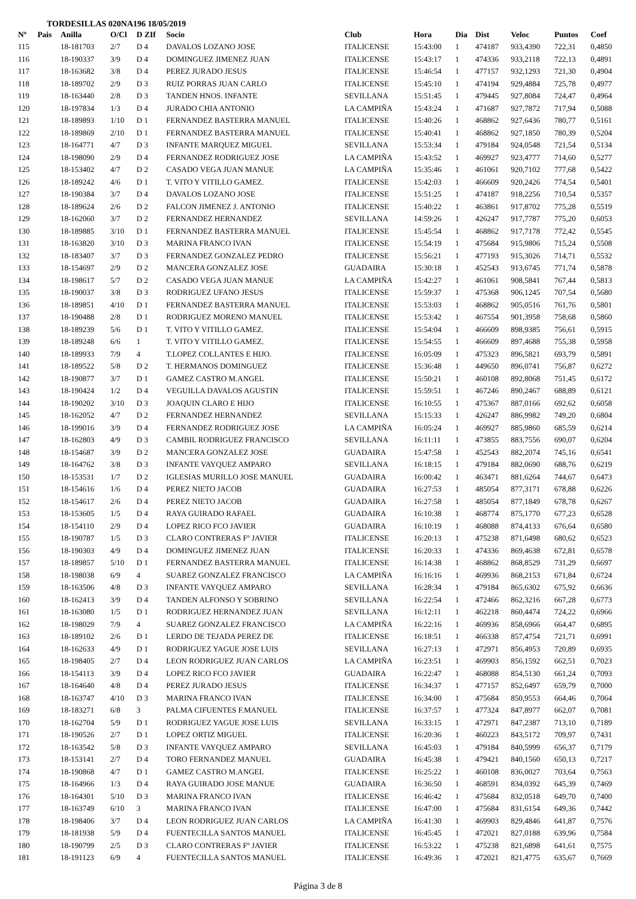TORDESILLAS 020NA196 18/05/2019
| Nº | Pais | Anilla | O/Cl | D ZIf | Socio | Club | Hora | Dia | Dist | Veloc | Puntos | Coef |
| --- | --- | --- | --- | --- | --- | --- | --- | --- | --- | --- | --- | --- |
| 115 | | 18-181703 | 2/7 | D 4 | DAVALOS LOZANO JOSE | ITALICENSE | 15:43:00 | 1 | 474187 | 933,4390 | 722,31 | 0,4850 |
| 116 | | 18-190337 | 3/9 | D 4 | DOMINGUEZ JIMENEZ JUAN | ITALICENSE | 15:43:17 | 1 | 474336 | 933,2118 | 722,13 | 0,4891 |
| 117 | | 18-163682 | 3/8 | D 4 | PEREZ JURADO JESUS | ITALICENSE | 15:46:54 | 1 | 477157 | 932,1293 | 721,30 | 0,4904 |
| 118 | | 18-189702 | 2/9 | D 3 | RUIZ PORRAS JUAN CARLO | ITALICENSE | 15:45:10 | 1 | 474194 | 929,4884 | 725,78 | 0,4977 |
| 119 | | 18-163440 | 2/8 | D 3 | TANDEN HNOS. INFANTE | SEVILLANA | 15:51:45 | 1 | 479445 | 927,8084 | 724,47 | 0,4964 |
| 120 | | 18-197834 | 1/3 | D 4 | JURADO CHIA ANTONIO | LA CAMPIÑA | 15:43:24 | 1 | 471687 | 927,7872 | 717,94 | 0,5088 |
| 121 | | 18-189893 | 1/10 | D 1 | FERNANDEZ BASTERRA MANUEL | ITALICENSE | 15:40:26 | 1 | 468862 | 927,6436 | 780,77 | 0,5161 |
| 122 | | 18-189869 | 2/10 | D 1 | FERNANDEZ BASTERRA MANUEL | ITALICENSE | 15:40:41 | 1 | 468862 | 927,1850 | 780,39 | 0,5204 |
| 123 | | 18-164771 | 4/7 | D 3 | INFANTE MARQUEZ MIGUEL | SEVILLANA | 15:53:34 | 1 | 479184 | 924,0548 | 721,54 | 0,5134 |
| 124 | | 18-198090 | 2/9 | D 4 | FERNANDEZ RODRIGUEZ JOSE | LA CAMPIÑA | 15:43:52 | 1 | 469927 | 923,4777 | 714,60 | 0,5277 |
| 125 | | 18-153402 | 4/7 | D 2 | CASADO VEGA JUAN MANUE | LA CAMPIÑA | 15:35:46 | 1 | 461061 | 920,7102 | 777,68 | 0,5422 |
| 126 | | 18-189242 | 4/6 | D 1 | T. VITO Y VITILLO GAMEZ. | ITALICENSE | 15:42:03 | 1 | 466609 | 920,2426 | 774,54 | 0,5401 |
| 127 | | 18-190384 | 3/7 | D 4 | DAVALOS LOZANO JOSE | ITALICENSE | 15:51:25 | 1 | 474187 | 918,2256 | 710,54 | 0,5357 |
| 128 | | 18-189624 | 2/6 | D 2 | FALCON JIMENEZ J. ANTONIO | ITALICENSE | 15:40:22 | 1 | 463861 | 917,8702 | 775,28 | 0,5519 |
| 129 | | 18-162060 | 3/7 | D 2 | FERNANDEZ HERNANDEZ | SEVILLANA | 14:59:26 | 1 | 426247 | 917,7787 | 775,20 | 0,6053 |
| 130 | | 18-189885 | 3/10 | D 1 | FERNANDEZ BASTERRA MANUEL | ITALICENSE | 15:45:54 | 1 | 468862 | 917,7178 | 772,42 | 0,5545 |
| 131 | | 18-163820 | 3/10 | D 3 | MARINA FRANCO IVAN | ITALICENSE | 15:54:19 | 1 | 475684 | 915,9806 | 715,24 | 0,5508 |
| 132 | | 18-183407 | 3/7 | D 3 | FERNANDEZ GONZALEZ PEDRO | ITALICENSE | 15:56:21 | 1 | 477193 | 915,3026 | 714,71 | 0,5532 |
| 133 | | 18-154697 | 2/9 | D 2 | MANCERA GONZALEZ JOSE | GUADAIRA | 15:30:18 | 1 | 452543 | 913,6745 | 771,74 | 0,5878 |
| 134 | | 18-198617 | 5/7 | D 2 | CASADO VEGA JUAN MANUE | LA CAMPIÑA | 15:42:27 | 1 | 461061 | 908,5841 | 767,44 | 0,5813 |
| 135 | | 18-190037 | 3/8 | D 3 | RODRIGUEZ UFANO JESUS | ITALICENSE | 15:59:37 | 1 | 475368 | 906,1245 | 707,54 | 0,5680 |
| 136 | | 18-189851 | 4/10 | D 1 | FERNANDEZ BASTERRA MANUEL | ITALICENSE | 15:53:03 | 1 | 468862 | 905,0516 | 761,76 | 0,5801 |
| 137 | | 18-190488 | 2/8 | D 1 | RODRIGUEZ MORENO MANUEL | ITALICENSE | 15:53:42 | 1 | 467554 | 901,3958 | 758,68 | 0,5860 |
| 138 | | 18-189239 | 5/6 | D 1 | T. VITO Y VITILLO GAMEZ. | ITALICENSE | 15:54:04 | 1 | 466609 | 898,9385 | 756,61 | 0,5915 |
| 139 | | 18-189248 | 6/6 | 1 | T. VITO Y VITILLO GAMEZ. | ITALICENSE | 15:54:55 | 1 | 466609 | 897,4688 | 755,38 | 0,5958 |
| 140 | | 18-189933 | 7/9 | 4 | T.LOPEZ COLLANTES E HIJO. | ITALICENSE | 16:05:09 | 1 | 475323 | 896,5821 | 693,79 | 0,5891 |
| 141 | | 18-189522 | 5/8 | D 2 | T. HERMANOS DOMINGUEZ | ITALICENSE | 15:36:48 | 1 | 449650 | 896,0741 | 756,87 | 0,6272 |
| 142 | | 18-190877 | 3/7 | D 1 | GAMEZ CASTRO M.ANGEL | ITALICENSE | 15:50:21 | 1 | 460108 | 892,8068 | 751,45 | 0,6172 |
| 143 | | 18-190424 | 1/2 | D 4 | VEGUILLA DAVALOS AGUSTIN | ITALICENSE | 15:59:51 | 1 | 467246 | 890,2467 | 688,89 | 0,6121 |
| 144 | | 18-190202 | 3/10 | D 3 | JOAQUIN CLARO E HIJO | ITALICENSE | 16:10:55 | 1 | 475367 | 887,0166 | 692,62 | 0,6058 |
| 145 | | 18-162052 | 4/7 | D 2 | FERNANDEZ HERNANDEZ | SEVILLANA | 15:15:33 | 1 | 426247 | 886,9982 | 749,20 | 0,6804 |
| 146 | | 18-199016 | 3/9 | D 4 | FERNANDEZ RODRIGUEZ JOSE | LA CAMPIÑA | 16:05:24 | 1 | 469927 | 885,9860 | 685,59 | 0,6214 |
| 147 | | 18-162803 | 4/9 | D 3 | CAMBIL RODRIGUEZ FRANCISCO | SEVILLANA | 16:11:11 | 1 | 473855 | 883,7556 | 690,07 | 0,6204 |
| 148 | | 18-154687 | 3/9 | D 2 | MANCERA GONZALEZ JOSE | GUADAIRA | 15:47:58 | 1 | 452543 | 882,2074 | 745,16 | 0,6541 |
| 149 | | 18-164762 | 3/8 | D 3 | INFANTE VAYQUEZ AMPARO | SEVILLANA | 16:18:15 | 1 | 479184 | 882,0690 | 688,76 | 0,6219 |
| 150 | | 18-153531 | 1/7 | D 2 | IGLESIAS MURILLO JOSE MANUEL | GUADAIRA | 16:00:42 | 1 | 463471 | 881,6264 | 744,67 | 0,6473 |
| 151 | | 18-154616 | 1/6 | D 4 | PEREZ NIETO JACOB | GUADAIRA | 16:27:53 | 1 | 485054 | 877,3171 | 678,88 | 0,6226 |
| 152 | | 18-154617 | 2/6 | D 4 | PEREZ NIETO JACOB | GUADAIRA | 16:27:58 | 1 | 485054 | 877,1849 | 678,78 | 0,6267 |
| 153 | | 18-153605 | 1/5 | D 4 | RAYA GUIRADO RAFAEL | GUADAIRA | 16:10:38 | 1 | 468774 | 875,1770 | 677,23 | 0,6528 |
| 154 | | 18-154110 | 2/9 | D 4 | LOPEZ RICO FCO JAVIER | GUADAIRA | 16:10:19 | 1 | 468088 | 874,4133 | 676,64 | 0,6580 |
| 155 | | 18-190787 | 1/5 | D 3 | CLARO CONTRERAS Fº JAVIER | ITALICENSE | 16:20:13 | 1 | 475238 | 871,6498 | 680,62 | 0,6523 |
| 156 | | 18-190303 | 4/9 | D 4 | DOMINGUEZ JIMENEZ JUAN | ITALICENSE | 16:20:33 | 1 | 474336 | 869,4638 | 672,81 | 0,6578 |
| 157 | | 18-189857 | 5/10 | D 1 | FERNANDEZ BASTERRA MANUEL | ITALICENSE | 16:14:38 | 1 | 468862 | 868,8529 | 731,29 | 0,6697 |
| 158 | | 18-198038 | 6/9 | 4 | SUAREZ GONZALEZ FRANCISCO | LA CAMPIÑA | 16:16:16 | 1 | 469936 | 868,2153 | 671,84 | 0,6724 |
| 159 | | 18-163506 | 4/8 | D 3 | INFANTE VAYQUEZ AMPARO | SEVILLANA | 16:28:34 | 1 | 479184 | 865,6302 | 675,92 | 0,6636 |
| 160 | | 18-162413 | 3/9 | D 4 | TANDEN ALFONSO Y SOBRINO | SEVILLANA | 16:22:54 | 1 | 472466 | 862,3216 | 667,28 | 0,6773 |
| 161 | | 18-163080 | 1/5 | D 1 | RODRIGUEZ HERNANDEZ JUAN | SEVILLANA | 16:12:11 | 1 | 462218 | 860,4474 | 724,22 | 0,6966 |
| 162 | | 18-198029 | 7/9 | 4 | SUAREZ GONZALEZ FRANCISCO | LA CAMPIÑA | 16:22:16 | 1 | 469936 | 858,6966 | 664,47 | 0,6895 |
| 163 | | 18-189102 | 2/6 | D 1 | LERDO DE TEJADA PEREZ DE | ITALICENSE | 16:18:51 | 1 | 466338 | 857,4754 | 721,71 | 0,6991 |
| 164 | | 18-162633 | 4/9 | D 1 | RODRIGUEZ YAGUE JOSE LUIS | SEVILLANA | 16:27:13 | 1 | 472971 | 856,4953 | 720,89 | 0,6935 |
| 165 | | 18-198405 | 2/7 | D 4 | LEON RODRIGUEZ JUAN CARLOS | LA CAMPIÑA | 16:23:51 | 1 | 469903 | 856,1592 | 662,51 | 0,7023 |
| 166 | | 18-154113 | 3/9 | D 4 | LOPEZ RICO FCO JAVIER | GUADAIRA | 16:22:47 | 1 | 468088 | 854,5130 | 661,24 | 0,7093 |
| 167 | | 18-164640 | 4/8 | D 4 | PEREZ JURADO JESUS | ITALICENSE | 16:34:37 | 1 | 477157 | 852,6497 | 659,79 | 0,7000 |
| 168 | | 18-163747 | 4/10 | D 3 | MARINA FRANCO IVAN | ITALICENSE | 16:34:00 | 1 | 475684 | 850,9553 | 664,46 | 0,7064 |
| 169 | | 18-183271 | 6/8 | 3 | PALMA CIFUENTES F.MANUEL | ITALICENSE | 16:37:57 | 1 | 477324 | 847,8977 | 662,07 | 0,7081 |
| 170 | | 18-162704 | 5/9 | D 1 | RODRIGUEZ YAGUE JOSE LUIS | SEVILLANA | 16:33:15 | 1 | 472971 | 847,2387 | 713,10 | 0,7189 |
| 171 | | 18-190526 | 2/7 | D 1 | LOPEZ ORTIZ MIGUEL | ITALICENSE | 16:20:36 | 1 | 460223 | 843,5172 | 709,97 | 0,7431 |
| 172 | | 18-163542 | 5/8 | D 3 | INFANTE VAYQUEZ AMPARO | SEVILLANA | 16:45:03 | 1 | 479184 | 840,5999 | 656,37 | 0,7179 |
| 173 | | 18-153141 | 2/7 | D 4 | TORO FERNANDEZ MANUEL | GUADAIRA | 16:45:38 | 1 | 479421 | 840,1560 | 650,13 | 0,7217 |
| 174 | | 18-190868 | 4/7 | D 1 | GAMEZ CASTRO M.ANGEL | ITALICENSE | 16:25:22 | 1 | 460108 | 836,0027 | 703,64 | 0,7563 |
| 175 | | 18-164966 | 1/3 | D 4 | RAYA GUIRADO JOSE MANUE | GUADAIRA | 16:36:50 | 1 | 468591 | 834,0392 | 645,39 | 0,7469 |
| 176 | | 18-164301 | 5/10 | D 3 | MARINA FRANCO IVAN | ITALICENSE | 16:46:42 | 1 | 475684 | 832,0518 | 649,70 | 0,7400 |
| 177 | | 18-163749 | 6/10 | 3 | MARINA FRANCO IVAN | ITALICENSE | 16:47:00 | 1 | 475684 | 831,6154 | 649,36 | 0,7442 |
| 178 | | 18-198406 | 3/7 | D 4 | LEON RODRIGUEZ JUAN CARLOS | LA CAMPIÑA | 16:41:30 | 1 | 469903 | 829,4846 | 641,87 | 0,7576 |
| 179 | | 18-181938 | 5/9 | D 4 | FUENTECILLA SANTOS MANUEL | ITALICENSE | 16:45:45 | 1 | 472021 | 827,0188 | 639,96 | 0,7584 |
| 180 | | 18-190799 | 2/5 | D 3 | CLARO CONTRERAS Fº JAVIER | ITALICENSE | 16:53:22 | 1 | 475238 | 821,6898 | 641,61 | 0,7575 |
| 181 | | 18-191123 | 6/9 | 4 | FUENTECILLA SANTOS MANUEL | ITALICENSE | 16:49:36 | 1 | 472021 | 821,4775 | 635,67 | 0,7669 |
Página 3 de 8